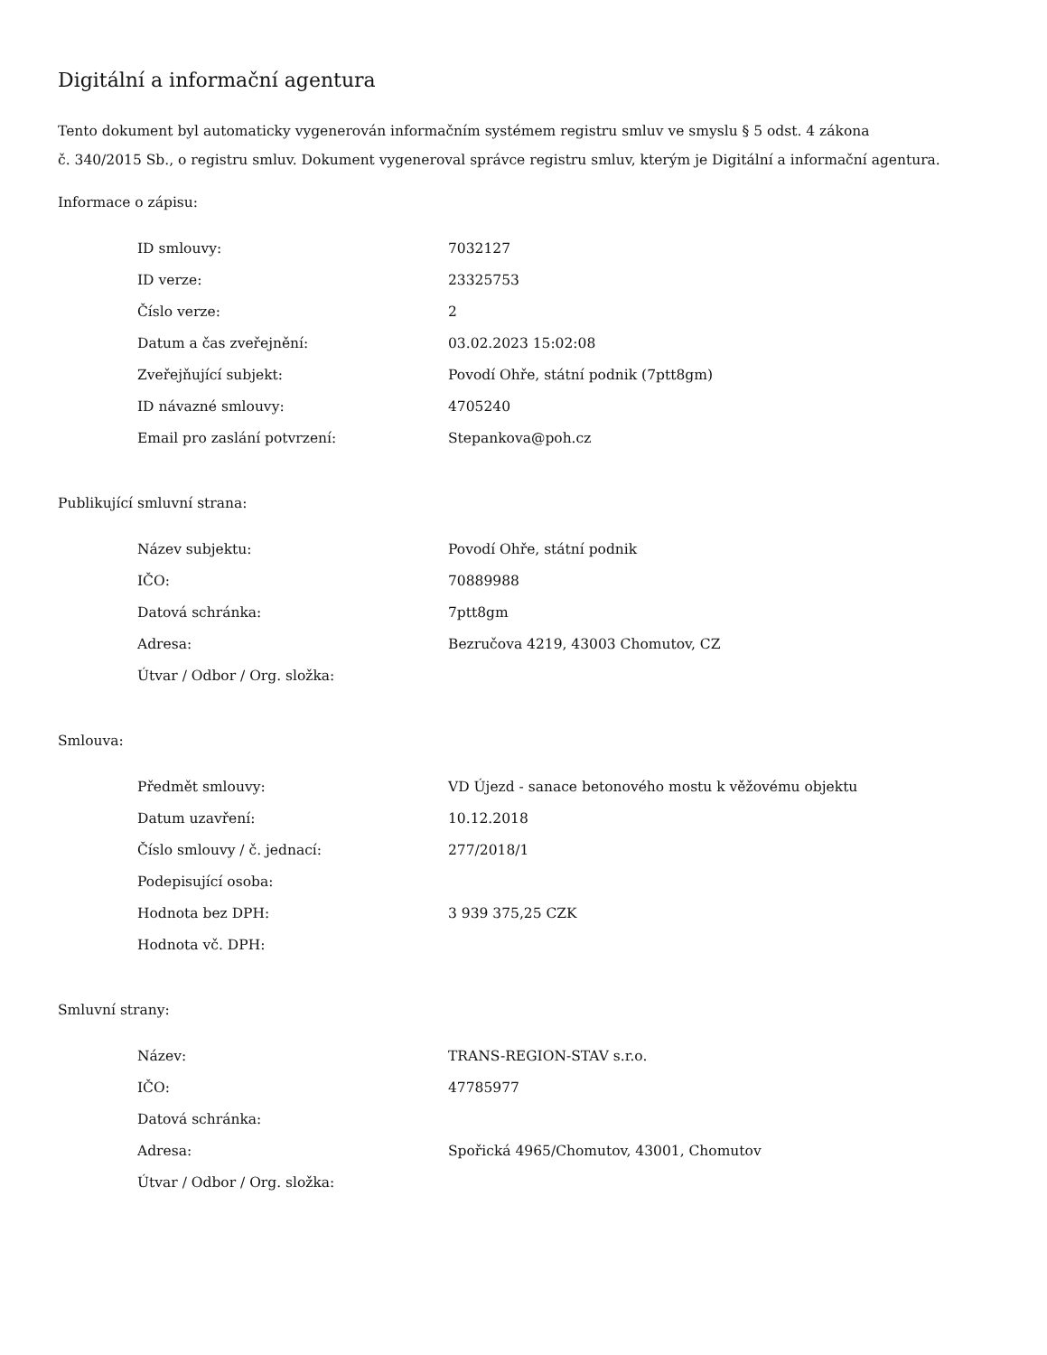Digitální a informační agentura
Tento dokument byl automaticky vygenerován informačním systémem registru smluv ve smyslu § 5 odst. 4 zákona
č. 340/2015 Sb., o registru smluv. Dokument vygeneroval správce registru smluv, kterým je Digitální a informační agentura.
Informace o zápisu:
| ID smlouvy: | 7032127 |
| ID verze: | 23325753 |
| Číslo verze: | 2 |
| Datum a čas zveřejnění: | 03.02.2023 15:02:08 |
| Zveřejňující subjekt: | Povodí Ohře, státní podnik (7ptt8gm) |
| ID návazné smlouvy: | 4705240 |
| Email pro zaslání potvrzení: | Stepankova@poh.cz |
Publikující smluvní strana:
| Název subjektu: | Povodí Ohře, státní podnik |
| IČO: | 70889988 |
| Datová schránka: | 7ptt8gm |
| Adresa: | Bezručova 4219, 43003 Chomutov, CZ |
| Útvar / Odbor / Org. složka: | |
Smlouva:
| Předmět smlouvy: | VD Újezd - sanace betonového mostu k věžovému objektu |
| Datum uzavření: | 10.12.2018 |
| Číslo smlouvy / č. jednací: | 277/2018/1 |
| Podepisující osoba: | |
| Hodnota bez DPH: | 3 939 375,25 CZK |
| Hodnota vč. DPH: | |
Smluvní strany:
| Název: | TRANS-REGION-STAV s.r.o. |
| IČO: | 47785977 |
| Datová schránka: | |
| Adresa: | Spořická 4965/Chomutov, 43001, Chomutov |
| Útvar / Odbor / Org. složka: | |